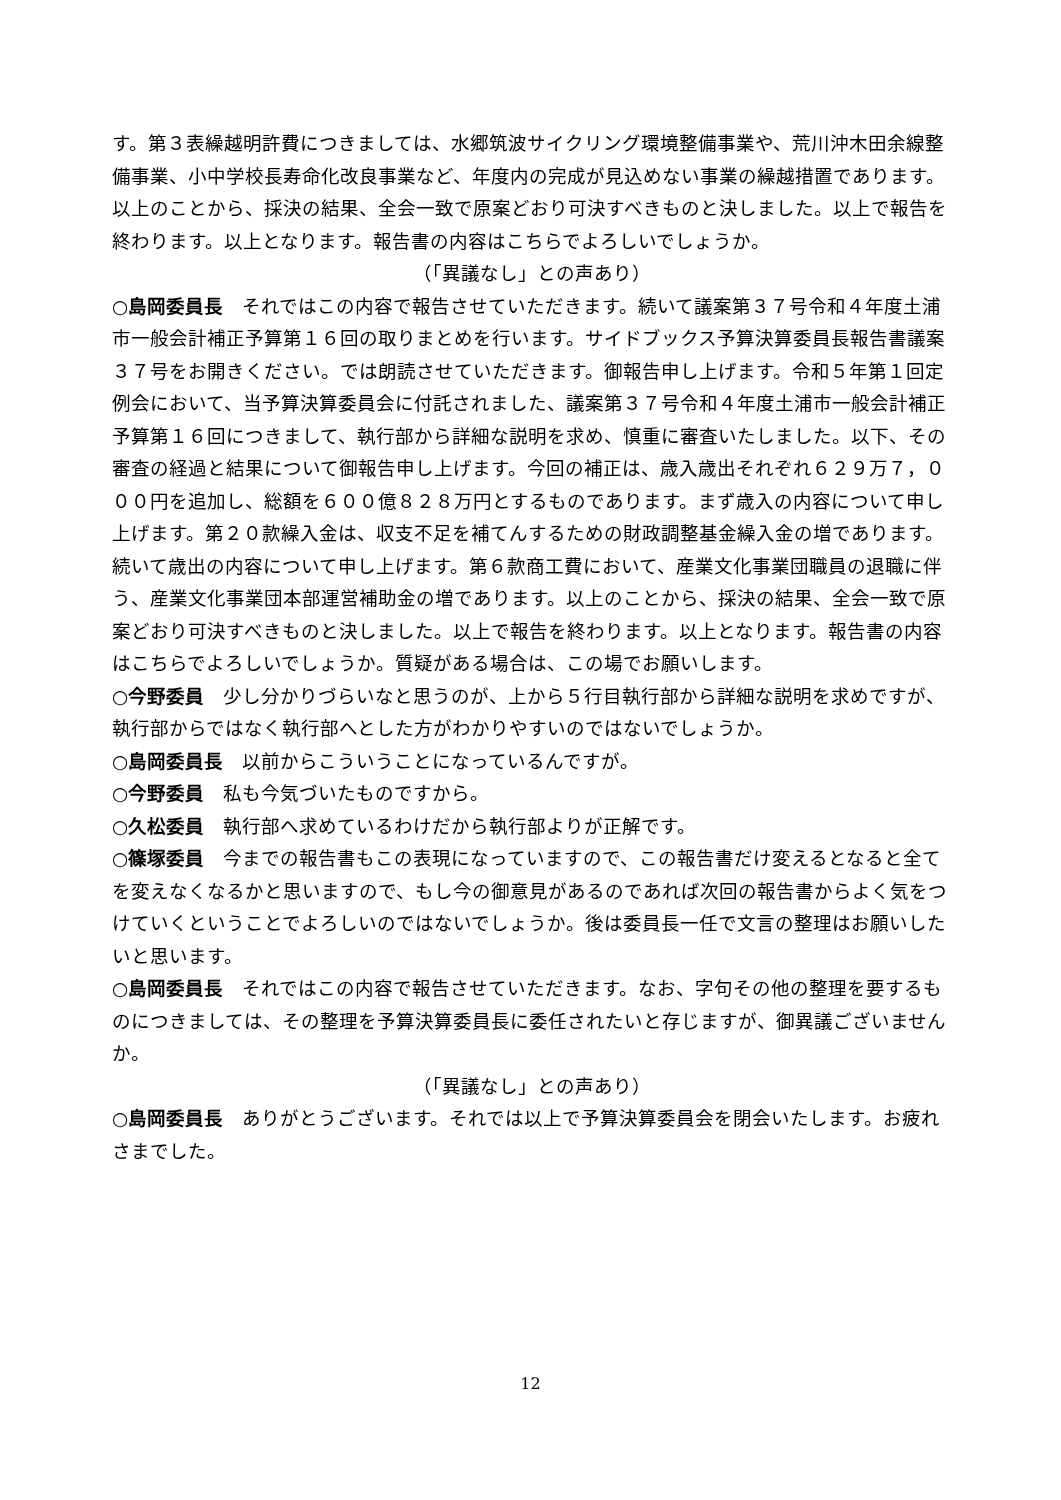す。第３表繰越明許費につきましては、水郷筑波サイクリング環境整備事業や、荒川沖木田余線整備事業、小中学校長寿命化改良事業など、年度内の完成が見込めない事業の繰越措置であります。以上のことから、採決の結果、全会一致で原案どおり可決すべきものと決しました。以上で報告を終わります。以上となります。報告書の内容はこちらでよろしいでしょうか。
（「異議なし」との声あり）
○島岡委員長　それではこの内容で報告させていただきます。続いて議案第３７号令和４年度土浦市一般会計補正予算第１６回の取りまとめを行います。サイドブックス予算決算委員長報告書議案３７号をお開きください。では朗読させていただきます。御報告申し上げます。令和５年第１回定例会において、当予算決算委員会に付託されました、議案第３７号令和４年度土浦市一般会計補正予算第１６回につきまして、執行部から詳細な説明を求め、慎重に審査いたしました。以下、その審査の経過と結果について御報告申し上げます。今回の補正は、歳入歳出それぞれ６２９万７，０００円を追加し、総額を６００億８２８万円とするものであります。まず歳入の内容について申し上げます。第２０款繰入金は、収支不足を補てんするための財政調整基金繰入金の増であります。続いて歳出の内容について申し上げます。第６款商工費において、産業文化事業団職員の退職に伴う、産業文化事業団本部運営補助金の増であります。以上のことから、採決の結果、全会一致で原案どおり可決すべきものと決しました。以上で報告を終わります。以上となります。報告書の内容はこちらでよろしいでしょうか。質疑がある場合は、この場でお願いします。
○今野委員　少し分かりづらいなと思うのが、上から５行目執行部から詳細な説明を求めですが、執行部からではなく執行部へとした方がわかりやすいのではないでしょうか。
○島岡委員長　以前からこういうことになっているんですが。
○今野委員　私も今気づいたものですから。
○久松委員　執行部へ求めているわけだから執行部よりが正解です。
○篠塚委員　今までの報告書もこの表現になっていますので、この報告書だけ変えるとなると全てを変えなくなるかと思いますので、もし今の御意見があるのであれば次回の報告書からよく気をつけていくということでよろしいのではないでしょうか。後は委員長一任で文言の整理はお願いしたいと思います。
○島岡委員長　それではこの内容で報告させていただきます。なお、字句その他の整理を要するものにつきましては、その整理を予算決算委員長に委任されたいと存じますが、御異議ございませんか。
（「異議なし」との声あり）
○島岡委員長　ありがとうございます。それでは以上で予算決算委員会を閉会いたします。お疲れさまでした。
12